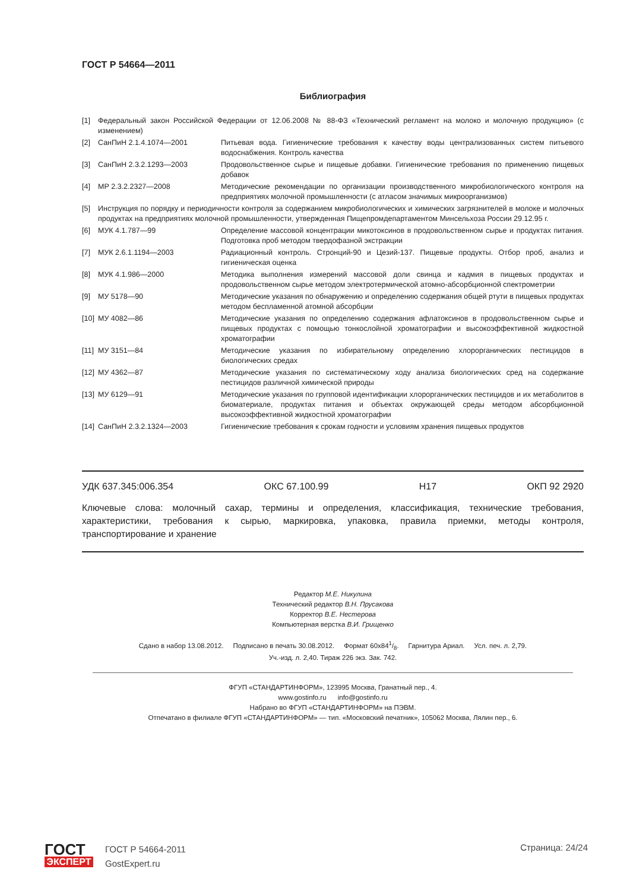ГОСТ Р 54664—2011
Библиография
| [1] | Федеральный закон Российской Федерации от 12.06.2008 № 88-ФЗ «Технический регламент на молоко и молочную продукцию» (с изменением) | |
| [2] | СанПиН 2.1.4.1074—2001 | Питьевая вода. Гигиенические требования к качеству воды централизованных систем питьевого водоснабжения. Контроль качества |
| [3] | СанПиН 2.3.2.1293—2003 | Продовольственное сырье и пищевые добавки. Гигиенические требования по применению пищевых добавок |
| [4] | МР 2.3.2.2327—2008 | Методические рекомендации по организации производственного микробиологического контроля на предприятиях молочной промышленности (с атласом значимых микроорганизмов) |
| [5] | Инструкция по порядку и периодичности контроля за содержанием микробиологических и химических загрязнителей в молоке и молочных продуктах на предприятиях молочной промышленности, утвержденная Пищепромдепартаментом Минсельхоза России 29.12.95 г. | |
| [6] | МУК 4.1.787—99 | Определение массовой концентрации микотоксинов в продовольственном сырье и продуктах питания. Подготовка проб методом твердофазной экстракции |
| [7] | МУК 2.6.1.1194—2003 | Радиационный контроль. Стронций-90 и Цезий-137. Пищевые продукты. Отбор проб, анализ и гигиеническая оценка |
| [8] | МУК 4.1.986—2000 | Методика выполнения измерений массовой доли свинца и кадмия в пищевых продуктах и продовольственном сырье методом электротермической атомно-абсорбционной спектрометрии |
| [9] | МУ 5178—90 | Методические указания по обнаружению и определению содержания общей ртути в пищевых продуктах методом беспламенной атомной абсорбции |
| [10] | МУ 4082—86 | Методические указания по определению содержания афлатоксинов в продовольственном сырье и пищевых продуктах с помощью тонкослойной хроматографии и высокоэффективной жидкостной хроматографии |
| [11] | МУ 3151—84 | Методические указания по избирательному определению хлорорганических пестицидов в биологических средах |
| [12] | МУ 4362—87 | Методические указания по систематическому ходу анализа биологических сред на содержание пестицидов различной химической природы |
| [13] | МУ 6129—91 | Методические указания по групповой идентификации хлорорганических пестицидов и их метаболитов в биоматериале, продуктах питания и объектах окружающей среды методом абсорбционной высокоэффективной жидкостной хроматографии |
| [14] | СанПиН 2.3.2.1324—2003 | Гигиенические требования к срокам годности и условиям хранения пищевых продуктов |
УДК 637.345:006.354 ОКС 67.100.99 Н17 ОКП 92 2920
Ключевые слова: молочный сахар, термины и определения, классификация, технические требования, характеристики, требования к сырью, маркировка, упаковка, правила приемки, методы контроля, транспортирование и хранение
Редактор М.Е. Никулина
Технический редактор В.Н. Прусакова
Корректор В.Е. Нестерова
Компьютерная верстка В.И. Грищенко
Сдано в набор 13.08.2012. Подписано в печать 30.08.2012. Формат 60х841/8. Гарнитура Ариал. Усл. печ. л. 2,79.
Уч.-изд. л. 2,40. Тираж 226 экз. Зак. 742.
ФГУП «СТАНДАРТИНФОРМ», 123995 Москва, Гранатный пер., 4.
www.gostinfo.ru info@gostinfo.ru
Набрано во ФГУП «СТАНДАРТИНФОРМ» на ПЭВМ.
Отпечатано в филиале ФГУП «СТАНДАРТИНФОРМ» — тип. «Московский печатник», 105062 Москва, Лялин пер., 6.
ГОСТ
ЭКСПЕРТ
ГОСТ Р 54664-2011
GostExpert.ru
Страница: 24/24